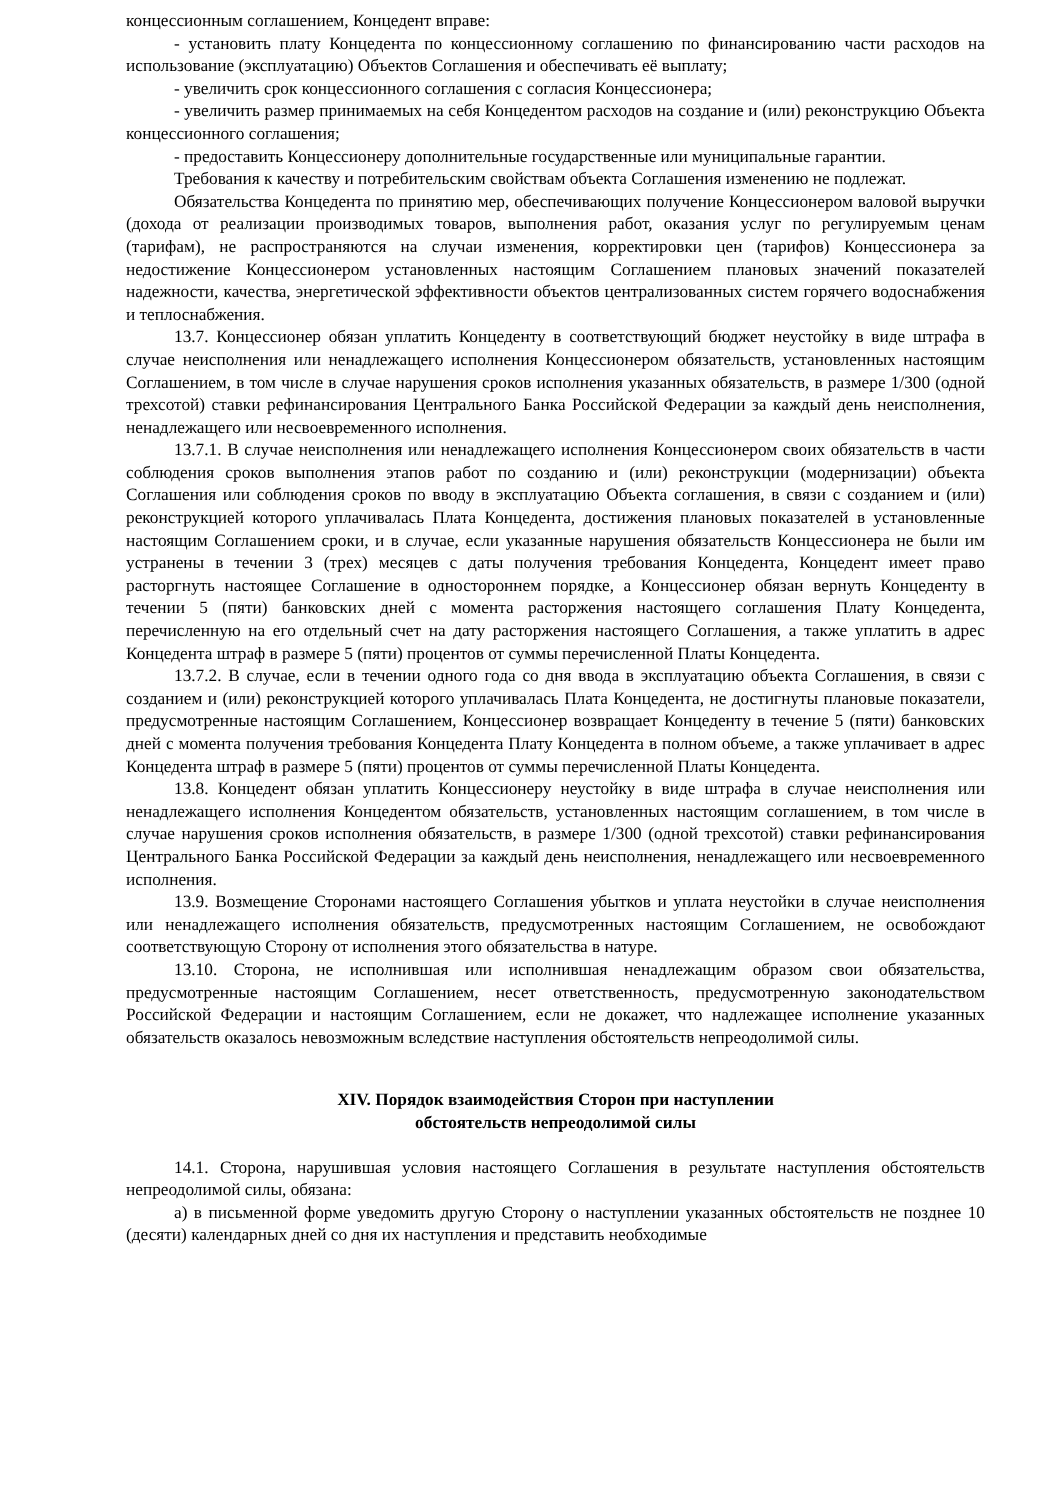концессионным соглашением, Концедент вправе:
- установить плату Концедента по концессионному соглашению по финансированию части расходов на использование (эксплуатацию) Объектов Соглашения и обеспечивать её выплату;
- увеличить срок концессионного соглашения с согласия Концессионера;
- увеличить размер принимаемых на себя Концедентом расходов на создание и (или) реконструкцию Объекта концессионного соглашения;
- предоставить Концессионеру дополнительные государственные или муниципальные гарантии.
Требования к качеству и потребительским свойствам объекта Соглашения изменению не подлежат.
Обязательства Концедента по принятию мер, обеспечивающих получение Концессионером валовой выручки (дохода от реализации производимых товаров, выполнения работ, оказания услуг по регулируемым ценам (тарифам), не распространяются на случаи изменения, корректировки цен (тарифов) Концессионера за недостижение Концессионером установленных настоящим Соглашением плановых значений показателей надежности, качества, энергетической эффективности объектов централизованных систем горячего водоснабжения и теплоснабжения.
13.7. Концессионер обязан уплатить Концеденту в соответствующий бюджет неустойку в виде штрафа в случае неисполнения или ненадлежащего исполнения Концессионером обязательств, установленных настоящим Соглашением, в том числе в случае нарушения сроков исполнения указанных обязательств, в размере 1/300 (одной трехсотой) ставки рефинансирования Центрального Банка Российской Федерации за каждый день неисполнения, ненадлежащего или несвоевременного исполнения.
13.7.1. В случае неисполнения или ненадлежащего исполнения Концессионером своих обязательств в части соблюдения сроков выполнения этапов работ по созданию и (или) реконструкции (модернизации) объекта Соглашения или соблюдения сроков по вводу в эксплуатацию Объекта соглашения, в связи с созданием и (или) реконструкцией которого уплачивалась Плата Концедента, достижения плановых показателей в установленные настоящим Соглашением сроки, и в случае, если указанные нарушения обязательств Концессионера не были им устранены в течении 3 (трех) месяцев с даты получения требования Концедента, Концедент имеет право расторгнуть настоящее Соглашение в одностороннем порядке, а Концессионер обязан вернуть Концеденту в течении 5 (пяти) банковских дней с момента расторжения настоящего соглашения Плату Концедента, перечисленную на его отдельный счет на дату расторжения настоящего Соглашения, а также уплатить в адрес Концедента штраф в размере 5 (пяти) процентов от суммы перечисленной Платы Концедента.
13.7.2. В случае, если в течении одного года со дня ввода в эксплуатацию объекта Соглашения, в связи с созданием и (или) реконструкцией которого уплачивалась Плата Концедента, не достигнуты плановые показатели, предусмотренные настоящим Соглашением, Концессионер возвращает Концеденту в течение 5 (пяти) банковских дней с момента получения требования Концедента Плату Концедента в полном объеме, а также уплачивает в адрес Концедента штраф в размере 5 (пяти) процентов от суммы перечисленной Платы Концедента.
13.8. Концедент обязан уплатить Концессионеру неустойку в виде штрафа в случае неисполнения или ненадлежащего исполнения Концедентом обязательств, установленных настоящим соглашением, в том числе в случае нарушения сроков исполнения обязательств, в размере 1/300 (одной трехсотой) ставки рефинансирования Центрального Банка Российской Федерации за каждый день неисполнения, ненадлежащего или несвоевременного исполнения.
13.9. Возмещение Сторонами настоящего Соглашения убытков и уплата неустойки в случае неисполнения или ненадлежащего исполнения обязательств, предусмотренных настоящим Соглашением, не освобождают соответствующую Сторону от исполнения этого обязательства в натуре.
13.10. Сторона, не исполнившая или исполнившая ненадлежащим образом свои обязательства, предусмотренные настоящим Соглашением, несет ответственность, предусмотренную законодательством Российской Федерации и настоящим Соглашением, если не докажет, что надлежащее исполнение указанных обязательств оказалось невозможным вследствие наступления обстоятельств непреодолимой силы.
XIV. Порядок взаимодействия Сторон при наступлении
обстоятельств непреодолимой силы
14.1. Сторона, нарушившая условия настоящего Соглашения в результате наступления обстоятельств непреодолимой силы, обязана:
а) в письменной форме уведомить другую Сторону о наступлении указанных обстоятельств не позднее 10 (десяти) календарных дней со дня их наступления и представить необходимые